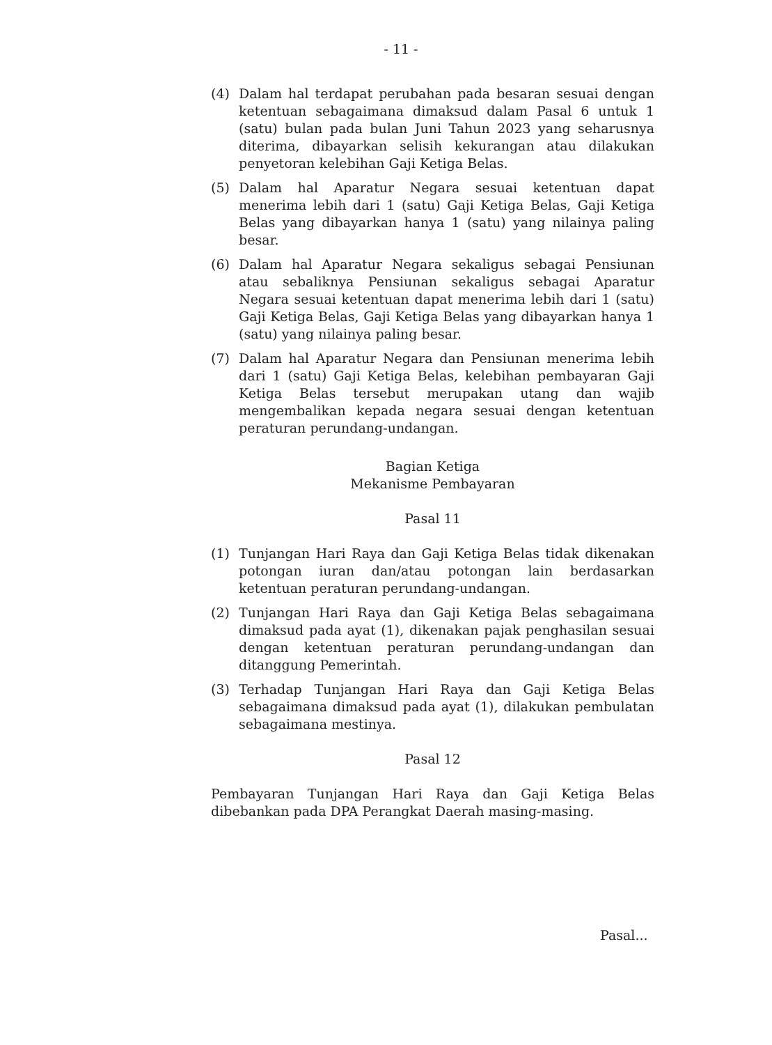- 11 -
(4) Dalam hal terdapat perubahan pada besaran sesuai dengan ketentuan sebagaimana dimaksud dalam Pasal 6 untuk 1 (satu) bulan pada bulan Juni Tahun 2023 yang seharusnya diterima, dibayarkan selisih kekurangan atau dilakukan penyetoran kelebihan Gaji Ketiga Belas.
(5) Dalam hal Aparatur Negara sesuai ketentuan dapat menerima lebih dari 1 (satu) Gaji Ketiga Belas, Gaji Ketiga Belas yang dibayarkan hanya 1 (satu) yang nilainya paling besar.
(6) Dalam hal Aparatur Negara sekaligus sebagai Pensiunan atau sebaliknya Pensiunan sekaligus sebagai Aparatur Negara sesuai ketentuan dapat menerima lebih dari 1 (satu) Gaji Ketiga Belas, Gaji Ketiga Belas yang dibayarkan hanya 1 (satu) yang nilainya paling besar.
(7) Dalam hal Aparatur Negara dan Pensiunan menerima lebih dari 1 (satu) Gaji Ketiga Belas, kelebihan pembayaran Gaji Ketiga Belas tersebut merupakan utang dan wajib mengembalikan kepada negara sesuai dengan ketentuan peraturan perundang-undangan.
Bagian Ketiga
Mekanisme Pembayaran
Pasal 11
(1) Tunjangan Hari Raya dan Gaji Ketiga Belas tidak dikenakan potongan iuran dan/atau potongan lain berdasarkan ketentuan peraturan perundang-undangan.
(2) Tunjangan Hari Raya dan Gaji Ketiga Belas sebagaimana dimaksud pada ayat (1), dikenakan pajak penghasilan sesuai dengan ketentuan peraturan perundang-undangan dan ditanggung Pemerintah.
(3) Terhadap Tunjangan Hari Raya dan Gaji Ketiga Belas sebagaimana dimaksud pada ayat (1), dilakukan pembulatan sebagaimana mestinya.
Pasal 12
Pembayaran Tunjangan Hari Raya dan Gaji Ketiga Belas dibebankan pada DPA Perangkat Daerah masing-masing.
Pasal...